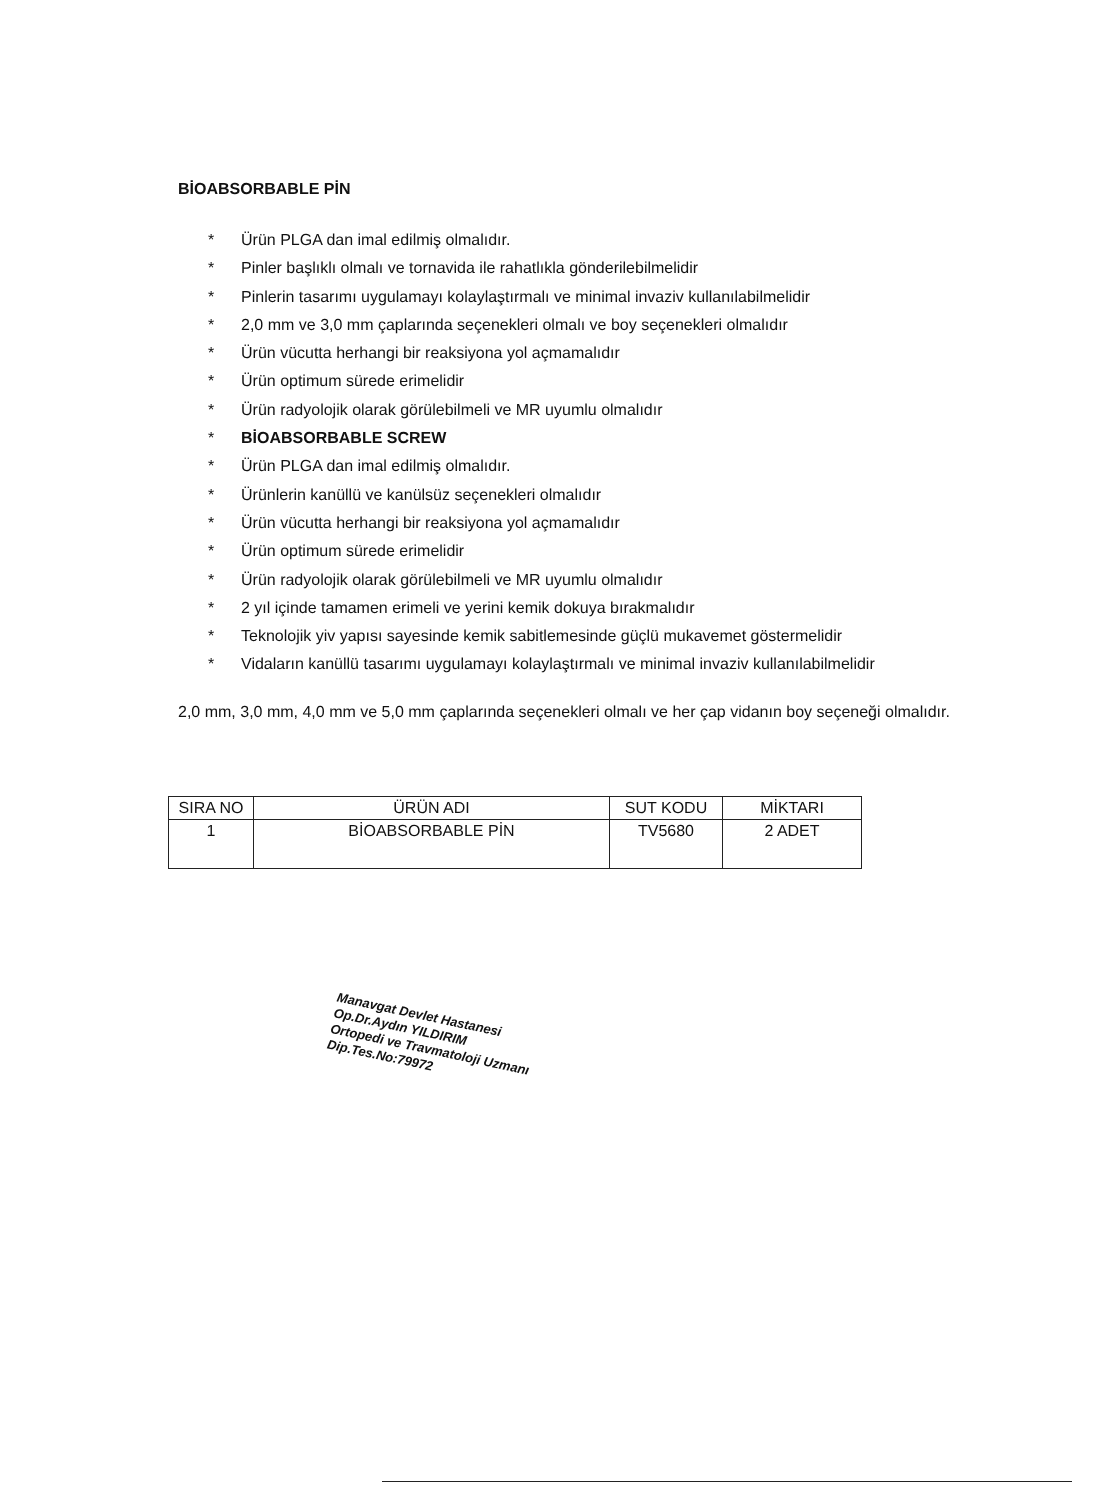BİOABSORBABLE PİN
* Ürün PLGA dan imal edilmiş olmalıdır.
* Pinler başlıklı olmalı ve tornavida ile rahatlıkla gönderilebilmelidir
* Pinlerin tasarımı uygulamayı kolaylaştırmalı ve minimal invaziv kullanılabilmelidir
* 2,0 mm ve 3,0 mm çaplarında seçenekleri olmalı ve boy seçenekleri olmalıdır
* Ürün vücutta herhangi bir reaksiyona yol açmamalıdır
* Ürün optimum sürede erimelidir
* Ürün radyolojik olarak görülebilmeli ve MR uyumlu olmalıdır
* BİOABSORBABLE SCREW
* Ürün PLGA dan imal edilmiş olmalıdır.
* Ürünlerin kanüllü ve kanülsüz seçenekleri olmalıdır
* Ürün vücutta herhangi bir reaksiyona yol açmamalıdır
* Ürün optimum sürede erimelidir
* Ürün radyolojik olarak görülebilmeli ve MR uyumlu olmalıdır
* 2 yıl içinde tamamen erimeli ve yerini kemik dokuya bırakmalıdır
* Teknolojik yiv yapısı sayesinde kemik sabitlemesinde güçlü mukavemet göstermelidir
* Vidaların kanüllü tasarımı uygulamayı kolaylaştırmalı ve minimal invaziv kullanılabilmelidir
2,0 mm, 3,0 mm, 4,0 mm ve 5,0 mm çaplarında seçenekleri olmalı ve her çap vidanın boy seçeneği olmalıdır.
| SIRA NO | ÜRÜN ADI | SUT KODU | MİKTARI |
| --- | --- | --- | --- |
| 1 | BİOABSORBABLE PİN | TV5680 | 2 ADET |
Manavgat Devlet Hastanesi
Op.Dr.Aydın YILDIRIM
Ortopedi ve Travmatoloji Uzmanı
Dip.Tes.No:79972